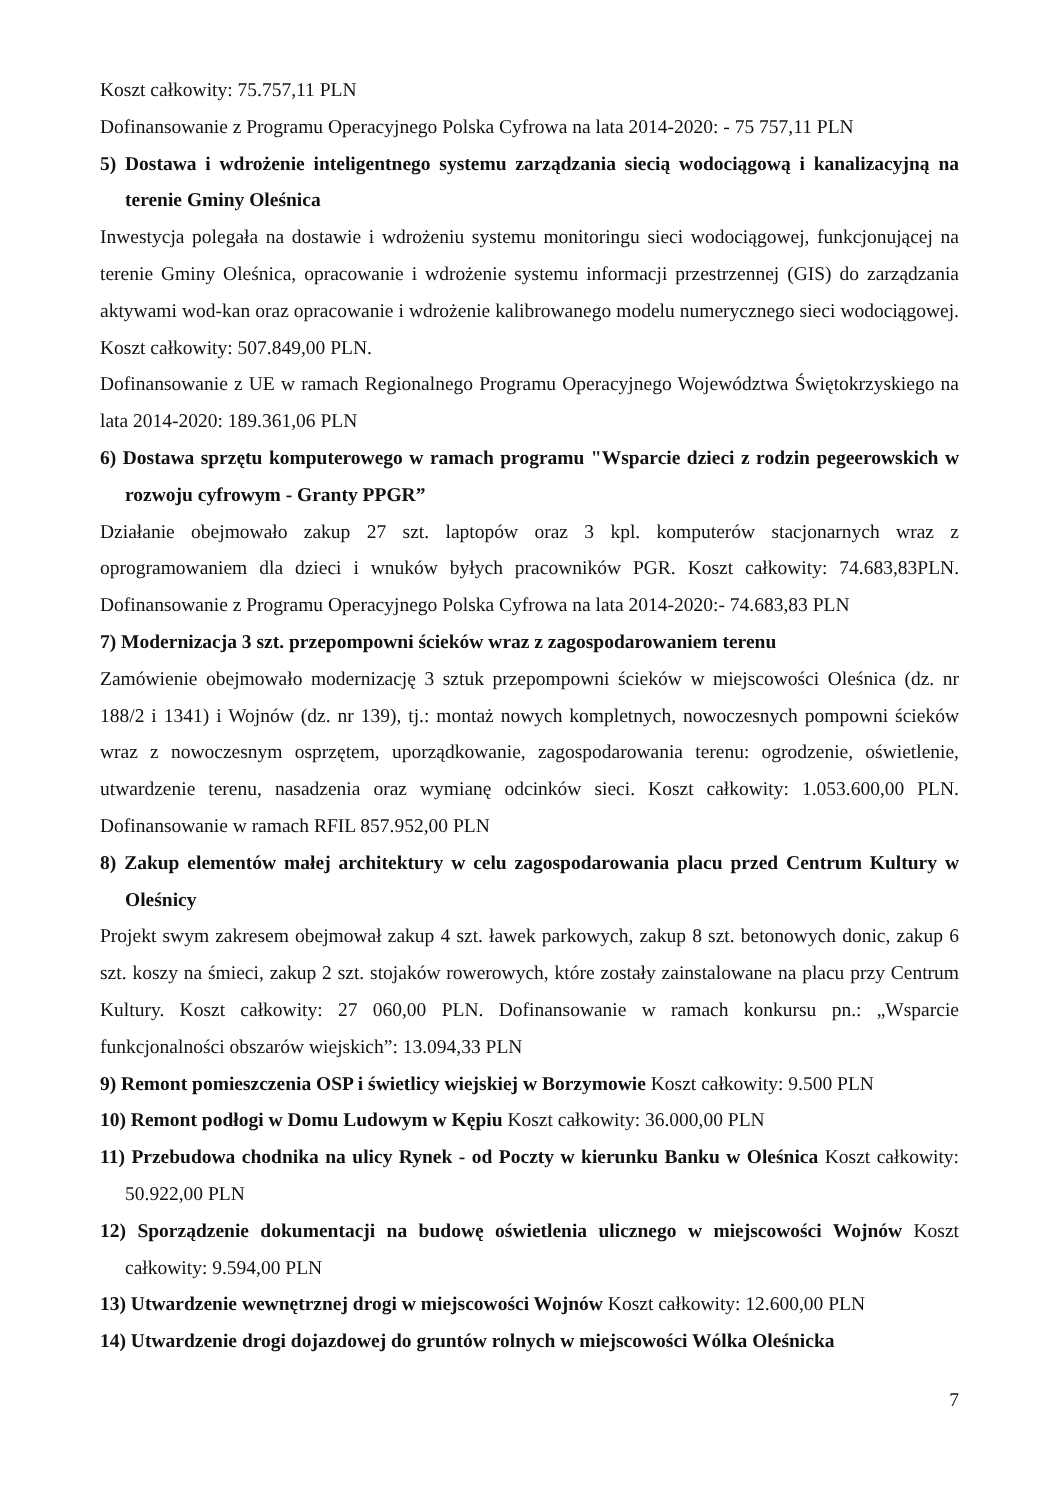Koszt całkowity: 75.757,11 PLN
Dofinansowanie z Programu Operacyjnego Polska Cyfrowa na lata 2014-2020: - 75 757,11 PLN
5) Dostawa i wdrożenie inteligentnego systemu zarządzania siecią wodociągową i kanalizacyjną na terenie Gminy Oleśnica
Inwestycja polegała na dostawie i wdrożeniu systemu monitoringu sieci wodociągowej, funkcjonującej na terenie Gminy Oleśnica, opracowanie i wdrożenie systemu informacji przestrzennej (GIS) do zarządzania aktywami wod-kan oraz opracowanie i wdrożenie kalibrowanego modelu numerycznego sieci wodociągowej. Koszt całkowity: 507.849,00 PLN.
Dofinansowanie z UE w ramach Regionalnego Programu Operacyjnego Województwa Świętokrzyskiego na lata 2014-2020: 189.361,06 PLN
6) Dostawa sprzętu komputerowego w ramach programu "Wsparcie dzieci z rodzin pegeerowskich w rozwoju cyfrowym - Granty PPGR”
Działanie obejmowało zakup 27 szt. laptopów oraz 3 kpl. komputerów stacjonarnych wraz z oprogramowaniem dla dzieci i wnuków byłych pracowników PGR. Koszt całkowity: 74.683,83PLN. Dofinansowanie z Programu Operacyjnego Polska Cyfrowa na lata 2014-2020:- 74.683,83 PLN
7) Modernizacja 3 szt. przepompowni ścieków wraz z zagospodarowaniem terenu
Zamówienie obejmowało modernizację 3 sztuk przepompowni ścieków w miejscowości Oleśnica (dz. nr 188/2 i 1341) i Wojnów (dz. nr 139), tj.: montaż nowych kompletnych, nowoczesnych pompowni ścieków wraz z nowoczesnym osprzętem, uporządkowanie, zagospodarowania terenu: ogrodzenie, oświetlenie, utwardzenie terenu, nasadzenia oraz wymianę odcinków sieci. Koszt całkowity: 1.053.600,00 PLN. Dofinansowanie w ramach RFIL 857.952,00 PLN
8) Zakup elementów małej architektury w celu zagospodarowania placu przed Centrum Kultury w Oleśnicy
Projekt swym zakresem obejmował zakup 4 szt. ławek parkowych, zakup 8 szt. betonowych donic, zakup 6 szt. koszy na śmieci, zakup 2 szt. stojaków rowerowych, które zostały zainstalowane na placu przy Centrum Kultury. Koszt całkowity: 27 060,00 PLN. Dofinansowanie w ramach konkursu pn.: „Wsparcie funkcjonalności obszarów wiejskich”: 13.094,33 PLN
9) Remont pomieszczenia OSP i świetlicy wiejskiej w Borzymowie Koszt całkowity: 9.500 PLN
10) Remont podłogi w Domu Ludowym w Kępiu Koszt całkowity: 36.000,00 PLN
11) Przebudowa chodnika na ulicy Rynek - od Poczty w kierunku Banku w Oleśnica Koszt całkowity: 50.922,00 PLN
12) Sporządzenie dokumentacji na budowę oświetlenia ulicznego w miejscowości Wojnów Koszt całkowity: 9.594,00 PLN
13) Utwardzenie wewnętrznej drogi w miejscowości Wojnów Koszt całkowity: 12.600,00 PLN
14) Utwardzenie drogi dojazdowej do gruntów rolnych w miejscowości Wólka Oleśnicka
7